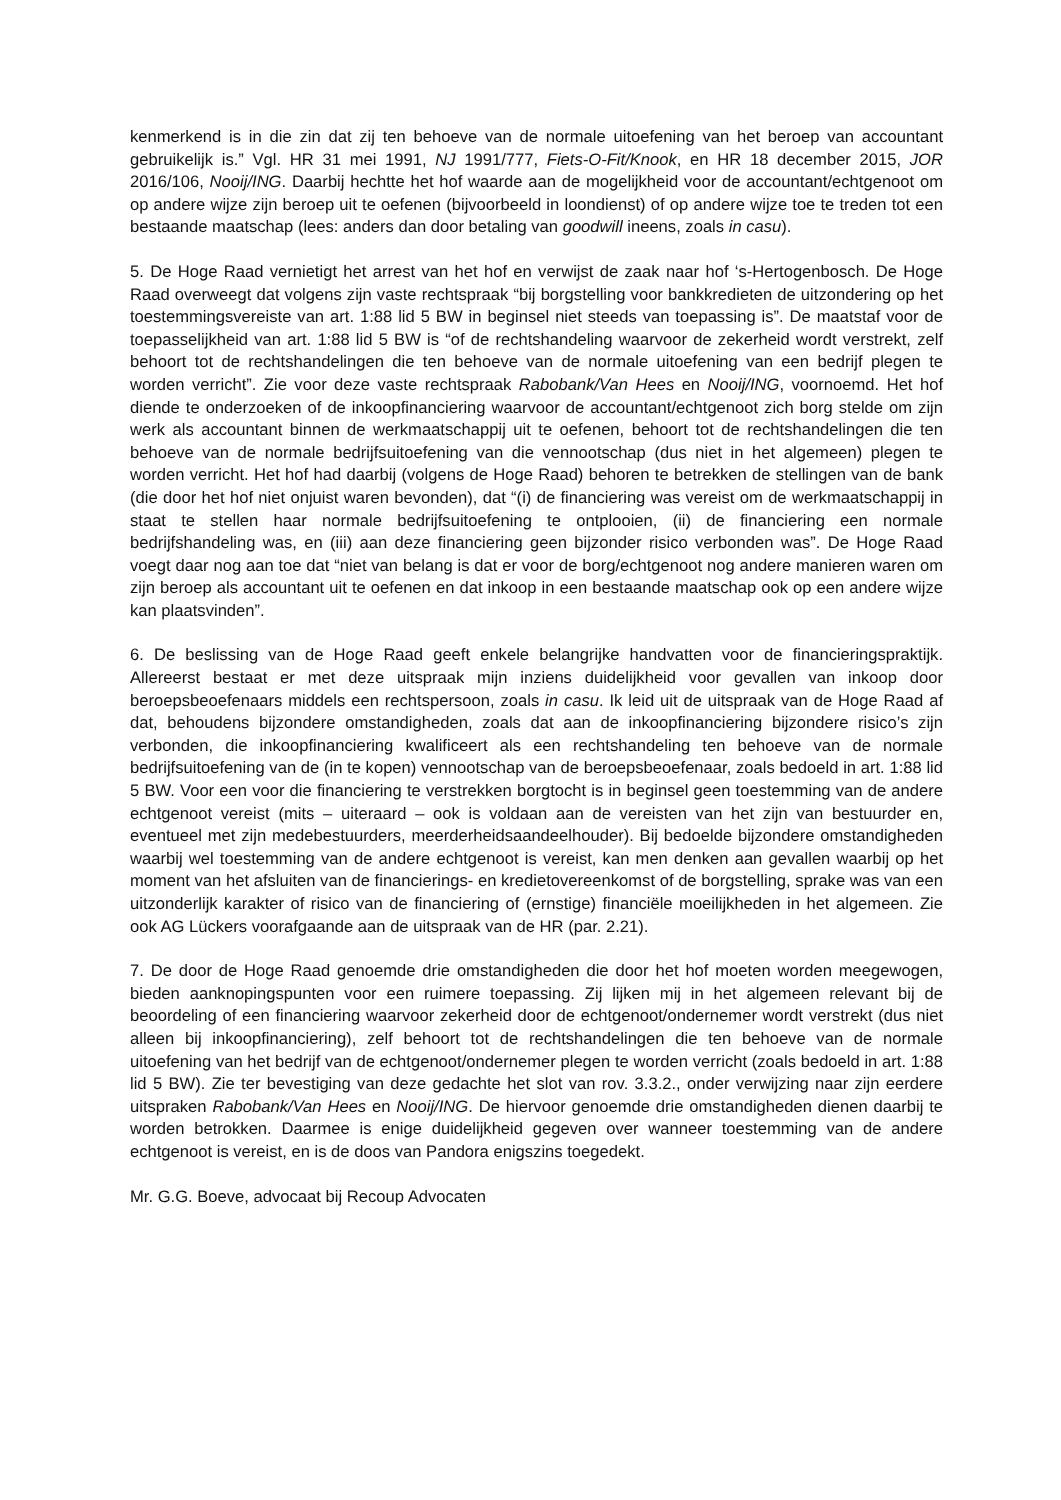kenmerkend is in die zin dat zij ten behoeve van de normale uitoefening van het beroep van accountant gebruikelijk is.” Vgl. HR 31 mei 1991, NJ 1991/777, Fiets-O-Fit/Knook, en HR 18 december 2015, JOR 2016/106, Nooij/ING. Daarbij hechtte het hof waarde aan de mogelijkheid voor de accountant/echtgenoot om op andere wijze zijn beroep uit te oefenen (bijvoorbeeld in loondienst) of op andere wijze toe te treden tot een bestaande maatschap (lees: anders dan door betaling van goodwill ineens, zoals in casu).
5. De Hoge Raad vernietigt het arrest van het hof en verwijst de zaak naar hof ‘s-Hertogenbosch. De Hoge Raad overweegt dat volgens zijn vaste rechtspraak “bij borgstelling voor bankkredieten de uitzondering op het toestemmingsvereiste van art. 1:88 lid 5 BW in beginsel niet steeds van toepassing is”. De maatstaf voor de toepasselijkheid van art. 1:88 lid 5 BW is “of de rechtshandeling waarvoor de zekerheid wordt verstrekt, zelf behoort tot de rechtshandelingen die ten behoeve van de normale uitoefening van een bedrijf plegen te worden verricht”. Zie voor deze vaste rechtspraak Rabobank/Van Hees en Nooij/ING, voornoemd. Het hof diende te onderzoeken of de inkoopfinanciering waarvoor de accountant/echtgenoot zich borg stelde om zijn werk als accountant binnen de werkmaatschappij uit te oefenen, behoort tot de rechtshandelingen die ten behoeve van de normale bedrijfsuitoefening van die vennootschap (dus niet in het algemeen) plegen te worden verricht. Het hof had daarbij (volgens de Hoge Raad) behoren te betrekken de stellingen van de bank (die door het hof niet onjuist waren bevonden), dat “(i) de financiering was vereist om de werkmaatschappij in staat te stellen haar normale bedrijfsuitoefening te ontplooien, (ii) de financiering een normale bedrijfshandeling was, en (iii) aan deze financiering geen bijzonder risico verbonden was”. De Hoge Raad voegt daar nog aan toe dat “niet van belang is dat er voor de borg/echtgenoot nog andere manieren waren om zijn beroep als accountant uit te oefenen en dat inkoop in een bestaande maatschap ook op een andere wijze kan plaatsvinden”.
6. De beslissing van de Hoge Raad geeft enkele belangrijke handvatten voor de financieringspraktijk. Allereerst bestaat er met deze uitspraak mijn inziens duidelijkheid voor gevallen van inkoop door beroepsbeoefenaars middels een rechtspersoon, zoals in casu. Ik leid uit de uitspraak van de Hoge Raad af dat, behoudens bijzondere omstandigheden, zoals dat aan de inkoopfinanciering bijzondere risico’s zijn verbonden, die inkoopfinanciering kwalificeert als een rechtshandeling ten behoeve van de normale bedrijfsuitoefening van de (in te kopen) vennootschap van de beroepsbeoefenaar, zoals bedoeld in art. 1:88 lid 5 BW. Voor een voor die financiering te verstrekken borgtocht is in beginsel geen toestemming van de andere echtgenoot vereist (mits – uiteraard – ook is voldaan aan de vereisten van het zijn van bestuurder en, eventueel met zijn medebestuurders, meerderheidsaandeelhouder). Bij bedoelde bijzondere omstandigheden waarbij wel toestemming van de andere echtgenoot is vereist, kan men denken aan gevallen waarbij op het moment van het afsluiten van de financierings- en kredietovereenkomst of de borgstelling, sprake was van een uitzonderlijk karakter of risico van de financiering of (ernstige) financiële moeilijkheden in het algemeen. Zie ook AG Lückers voorafgaande aan de uitspraak van de HR (par. 2.21).
7. De door de Hoge Raad genoemde drie omstandigheden die door het hof moeten worden meegewogen, bieden aanknopingspunten voor een ruimere toepassing. Zij lijken mij in het algemeen relevant bij de beoordeling of een financiering waarvoor zekerheid door de echtgenoot/ondernemer wordt verstrekt (dus niet alleen bij inkoopfinanciering), zelf behoort tot de rechtshandelingen die ten behoeve van de normale uitoefening van het bedrijf van de echtgenoot/ondernemer plegen te worden verricht (zoals bedoeld in art. 1:88 lid 5 BW). Zie ter bevestiging van deze gedachte het slot van rov. 3.3.2., onder verwijzing naar zijn eerdere uitspraken Rabobank/Van Hees en Nooij/ING. De hiervoor genoemde drie omstandigheden dienen daarbij te worden betrokken. Daarmee is enige duidelijkheid gegeven over wanneer toestemming van de andere echtgenoot is vereist, en is de doos van Pandora enigszins toegedekt.
Mr. G.G. Boeve, advocaat bij Recoup Advocaten